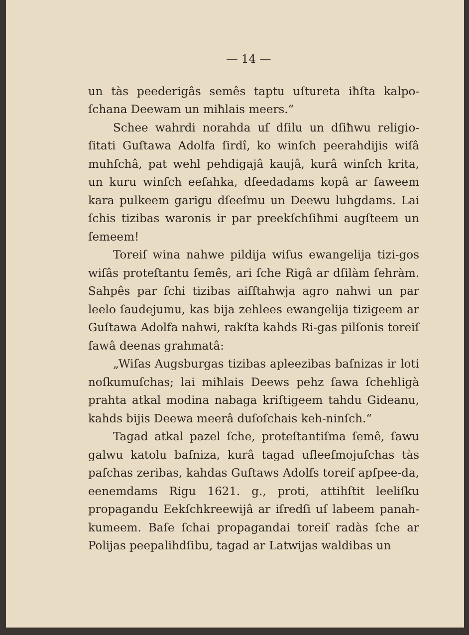— 14 —
un tàs peederigâs semês taptu uſtureta iħſta kalpo-ſchana Deewam un miħlais meers.“
Schee wahrdi norahda uſ dſilu un dſiħwu religio-ſitati Guſtawa Adolfa ſirdî, ko winſch peerahdijis wiſâ muhſchâ, pat wehl pehdigajâ kaujâ, kurâ winſch krita, un kuru winſch eeſahka, dſeedadams kopâ ar ſaweem kara pulkeem garigu dſeeſmu un Deewu luhgdams. Lai ſchis tizibas waronis ir par preekſchſiħmi augſteem un ſemeem!
Toreiſ wina nahwe pildija wiſus ewangelija tizi-gos wiſâs proteſtantu ſemês, ari ſche Rigâ ar dſilàm ſehràm. Sahpês par ſchi tizibas aiſſtahwja agro nahwi un par leelo ſaudejumu, kas bija zehlees ewangelija tizigeem ar Guſtawa Adolfa nahwi, rakſta kahds Ri-gas pilſonis toreiſ ſawâ deenas grahmatâ:
„Wiſas Augsburgas tizibas apleezibas baſnizas ir loti noſkumuſchas; lai miħlais Deews pehz ſawa ſchehligà prahta atkal modina nabaga kriſtigeem tahdu Gideanu, kahds bijis Deewa meerâ duſoſchais keh-ninſch.“
Tagad atkal pazel ſche, proteſtantiſma ſemê, ſawu galwu katolu baſniza, kurâ tagad uſleeſmojuſchas tàs paſchas zeribas, kahdas Guſtaws Adolfs toreiſ apſpee-da, eenemdams Rigu 1621. g., proti, attihſtit leeliſku propagandu Eekſchkreewijâ ar iſredſi uſ labeem panah-kumeem. Baſe ſchai propagandai toreiſ radàs ſche ar Polijas peepalihdſibu, tagad ar Latwijas waldibas un